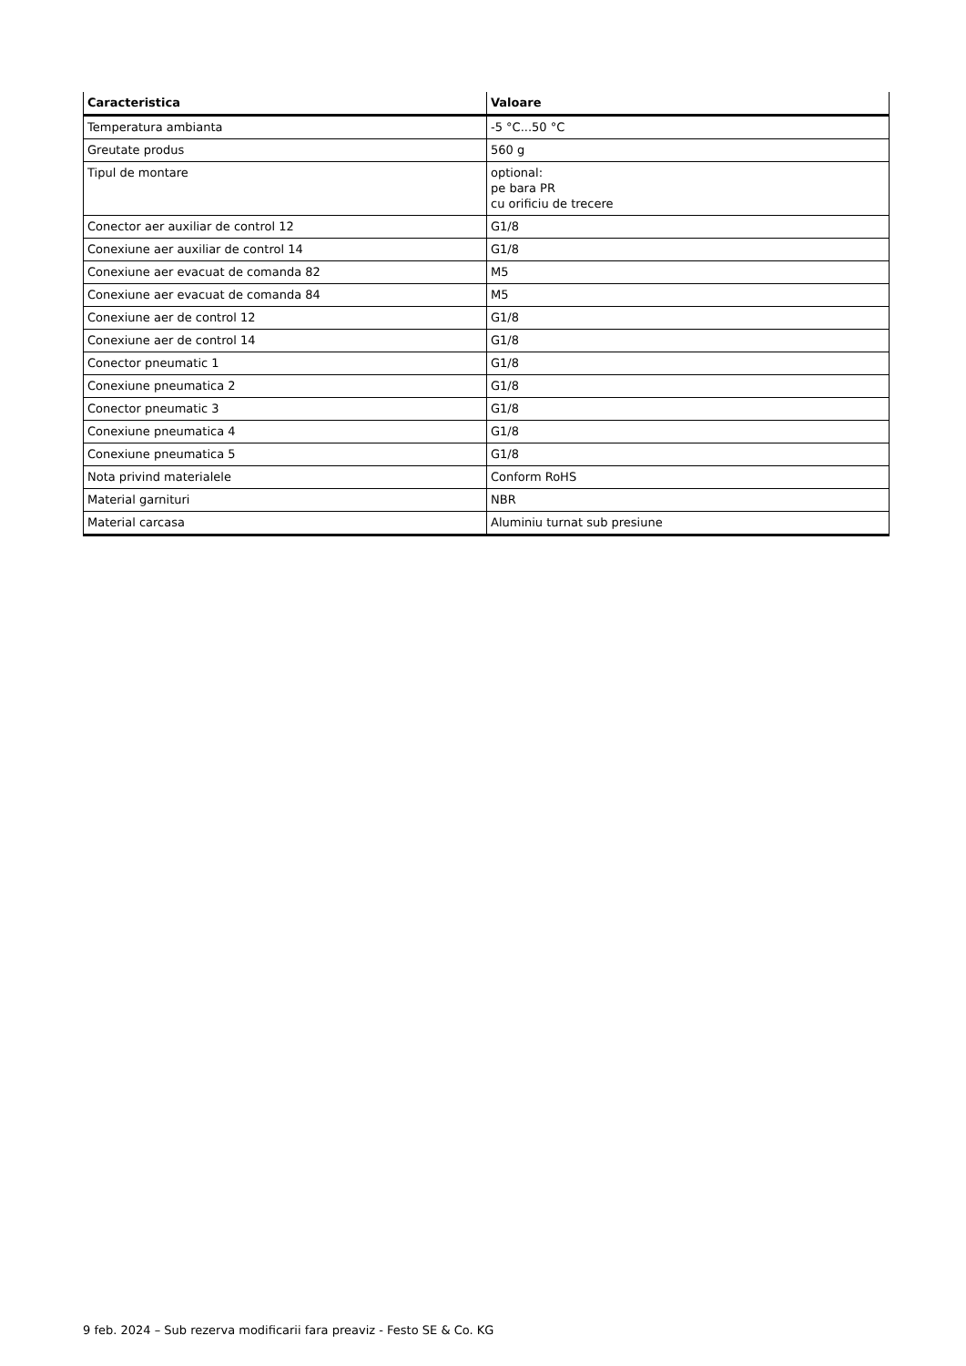| Caracteristica | Valoare |
| --- | --- |
| Temperatura ambianta | -5 °C...50 °C |
| Greutate produs | 560 g |
| Tipul de montare | optional: pe bara PR cu orificiu de trecere |
| Conector aer auxiliar de control 12 | G1/8 |
| Conexiune aer auxiliar de control 14 | G1/8 |
| Conexiune aer evacuat de comanda 82 | M5 |
| Conexiune aer evacuat de comanda 84 | M5 |
| Conexiune aer de control 12 | G1/8 |
| Conexiune aer de control 14 | G1/8 |
| Conector pneumatic 1 | G1/8 |
| Conexiune pneumatica 2 | G1/8 |
| Conector pneumatic 3 | G1/8 |
| Conexiune pneumatica 4 | G1/8 |
| Conexiune pneumatica 5 | G1/8 |
| Nota privind materialele | Conform RoHS |
| Material garnituri | NBR |
| Material carcasa | Aluminiu turnat sub presiune |
9 feb. 2024 – Sub rezerva modificarii fara preaviz - Festo SE & Co. KG